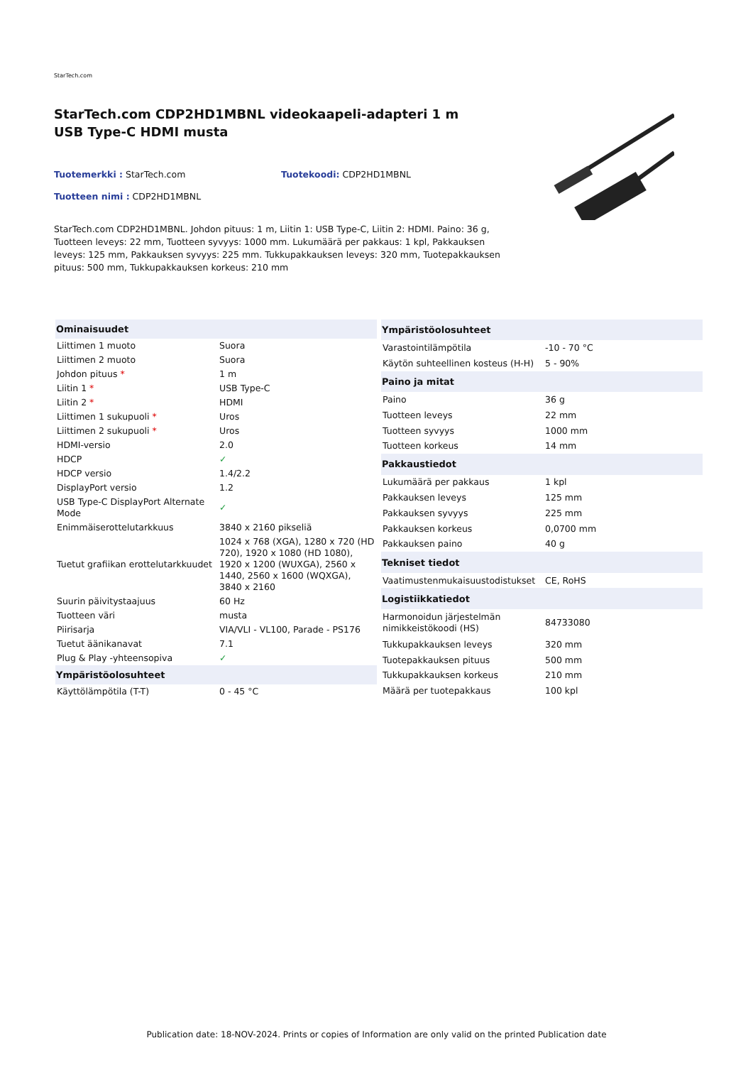StarTech.com
StarTech.com CDP2HD1MBNL videokaapeli-adapteri 1 m USB Type-C HDMI musta
Tuotemerkki : StarTech.com Tuotekoodi: CDP2HD1MBNL
Tuotteen nimi : CDP2HD1MBNL
StarTech.com CDP2HD1MBNL. Johdon pituus: 1 m, Liitin 1: USB Type-C, Liitin 2: HDMI. Paino: 36 g, Tuotteen leveys: 22 mm, Tuotteen syvyys: 1000 mm. Lukumäärä per pakkaus: 1 kpl, Pakkauksen leveys: 125 mm, Pakkauksen syvyys: 225 mm. Tukkupakkauksen leveys: 320 mm, Tuotepakkauksen pituus: 500 mm, Tukkupakkauksen korkeus: 210 mm
| Ominaisuudet | |
| --- | --- |
| Liittimen 1 muoto | Suora |
| Liittimen 2 muoto | Suora |
| Johdon pituus * | 1 m |
| Liitin 1 * | USB Type-C |
| Liitin 2 * | HDMI |
| Liittimen 1 sukupuoli * | Uros |
| Liittimen 2 sukupuoli * | Uros |
| HDMI-versio | 2.0 |
| HDCP | ✓ |
| HDCP versio | 1.4/2.2 |
| DisplayPort versio | 1.2 |
| USB Type-C DisplayPort Alternate Mode | ✓ |
| Enimmäiserottelutarkkuus | 3840 x 2160 pikseliä |
| Tuetut grafiikan erottelutarkkuudet | 1024 x 768 (XGA), 1280 x 720 (HD 720), 1920 x 1080 (HD 1080), 1920 x 1200 (WUXGA), 2560 x 1440, 2560 x 1600 (WQXGA), 3840 x 2160 |
| Suurin päivitystaajuus | 60 Hz |
| Tuotteen väri | musta |
| Piirisarja | VIA/VLI - VL100, Parade - PS176 |
| Tuetut äänikanavat | 7.1 |
| Plug & Play -yhteensopiva | ✓ |
| Ympäristöolosuhteet | |
| Käyttölämpötila (T-T) | 0 - 45 °C |
| Ympäristöolosuhteet | |
| --- | --- |
| Varastointilämpötila | -10 - 70 °C |
| Käytön suhteellinen kosteus (H-H) | 5 - 90% |
| Paino ja mitat | |
| Paino | 36 g |
| Tuotteen leveys | 22 mm |
| Tuotteen syvyys | 1000 mm |
| Tuotteen korkeus | 14 mm |
| Pakkaustiedot | |
| Lukumäärä per pakkaus | 1 kpl |
| Pakkauksen leveys | 125 mm |
| Pakkauksen syvyys | 225 mm |
| Pakkauksen korkeus | 0,0700 mm |
| Pakkauksen paino | 40 g |
| Tekniset tiedot | |
| Vaatimustenmukaisuustodistukset | CE, RoHS |
| Logistiikkatiedot | |
| Harmonoidun järjestelmän nimikkeistökoodi (HS) | 84733080 |
| Tukkupakkauksen leveys | 320 mm |
| Tuotepakkauksen pituus | 500 mm |
| Tukkupakkauksen korkeus | 210 mm |
| Määrä per tuotepakkaus | 100 kpl |
Publication date: 18-NOV-2024. Prints or copies of Information are only valid on the printed Publication date